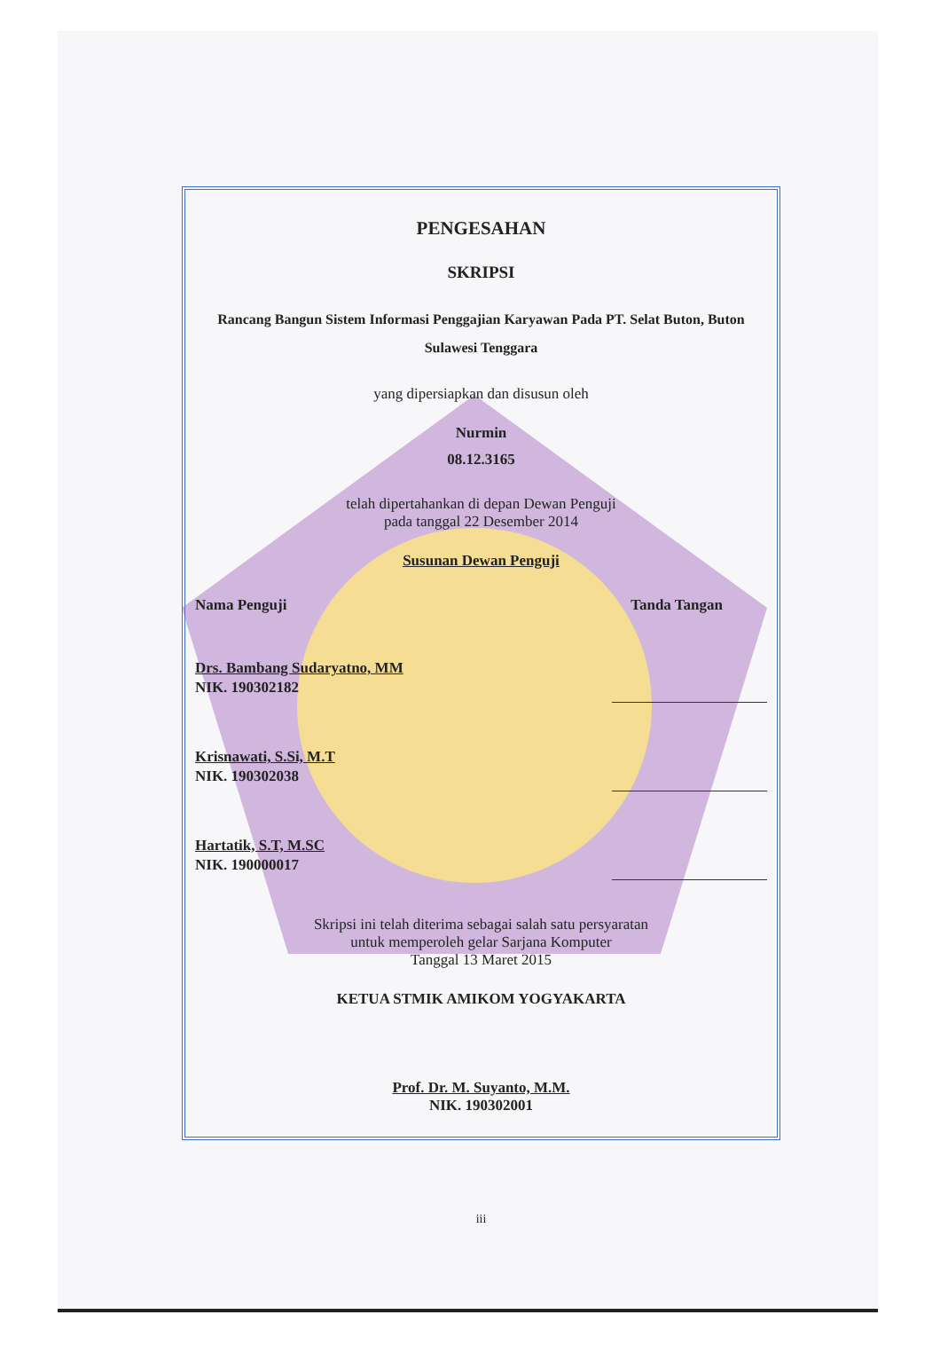PENGESAHAN
SKRIPSI
Rancang Bangun Sistem Informasi Penggajian Karyawan Pada PT. Selat Buton, Buton Sulawesi Tenggara
yang dipersiapkan dan disusun oleh
Nurmin
08.12.3165
telah dipertahankan di depan Dewan Penguji
pada tanggal 22 Desember 2014
Susunan Dewan Penguji
Nama Penguji Tanda Tangan
Drs. Bambang Sudaryatno, MM
NIK. 190302182
Krisnawati, S.Si, M.T
NIK. 190302038
Hartatik, S.T, M.SC
NIK. 190000017
Skripsi ini telah diterima sebagai salah satu persyaratan
untuk memperoleh gelar Sarjana Komputer
Tanggal 13 Maret 2015
KETUA STMIK AMIKOM YOGYAKARTA
Prof. Dr. M. Suyanto, M.M.
NIK. 190302001
iii